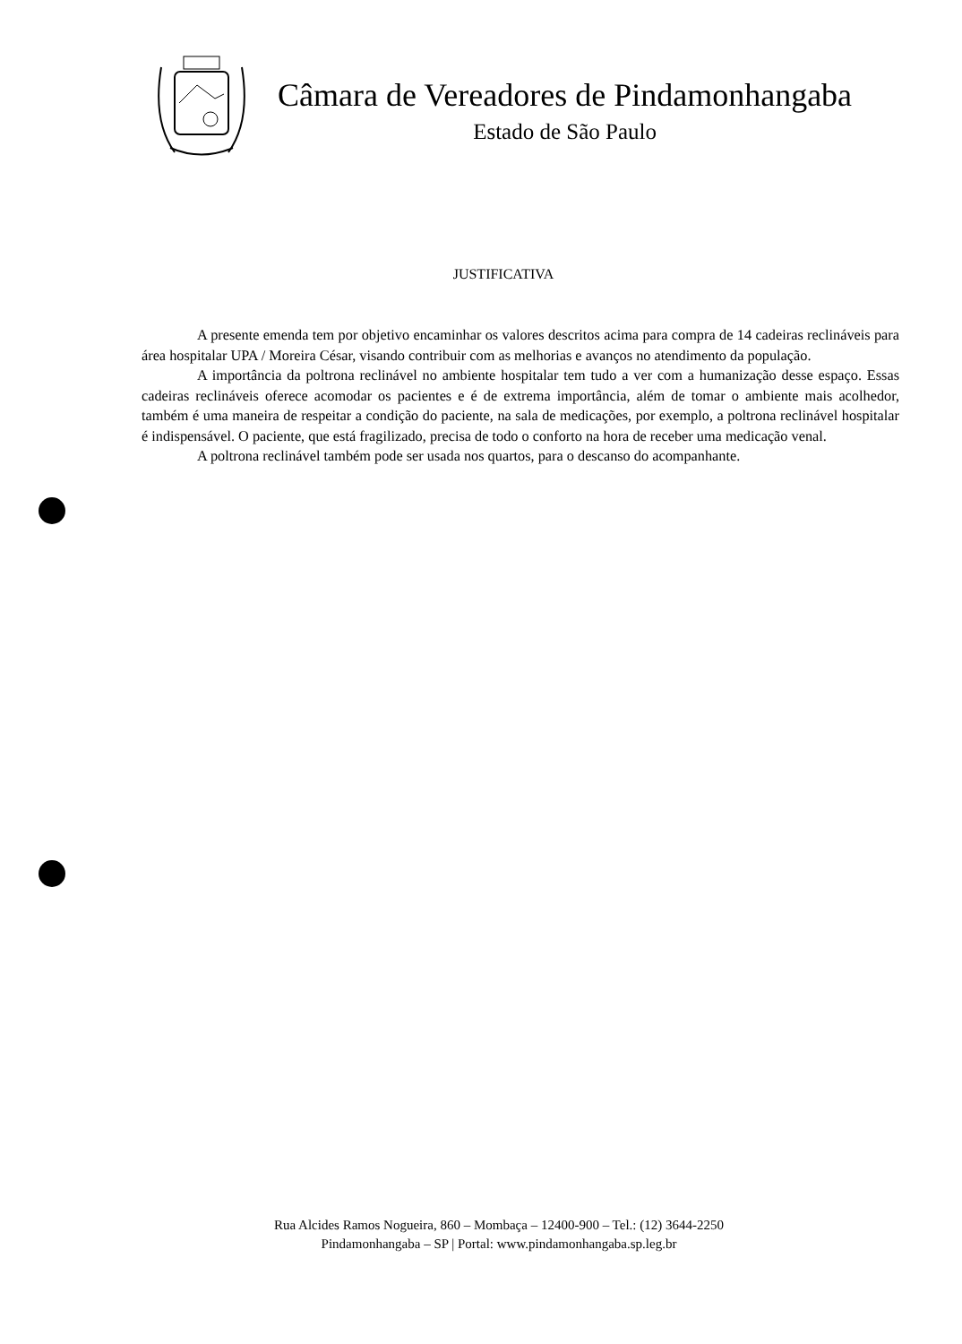Câmara de Vereadores de Pindamonhangaba
Estado de São Paulo
JUSTIFICATIVA
A presente emenda tem por objetivo encaminhar os valores descritos acima para compra de 14 cadeiras reclináveis para área hospitalar UPA / Moreira César, visando contribuir com as melhorias e avanços no atendimento da população.
A importância da poltrona reclinável no ambiente hospitalar tem tudo a ver com a humanização desse espaço. Essas cadeiras reclináveis oferece acomodar os pacientes e é de extrema importância, além de tomar o ambiente mais acolhedor, também é uma maneira de respeitar a condição do paciente, na sala de medicações, por exemplo, a poltrona reclinável hospitalar é indispensável. O paciente, que está fragilizado, precisa de todo o conforto na hora de receber uma medicação venal.
A poltrona reclinável também pode ser usada nos quartos, para o descanso do acompanhante.
Rua Alcides Ramos Nogueira, 860 – Mombaça – 12400-900 – Tel.: (12) 3644-2250
Pindamonhangaba – SP | Portal: www.pindamonhangaba.sp.leg.br